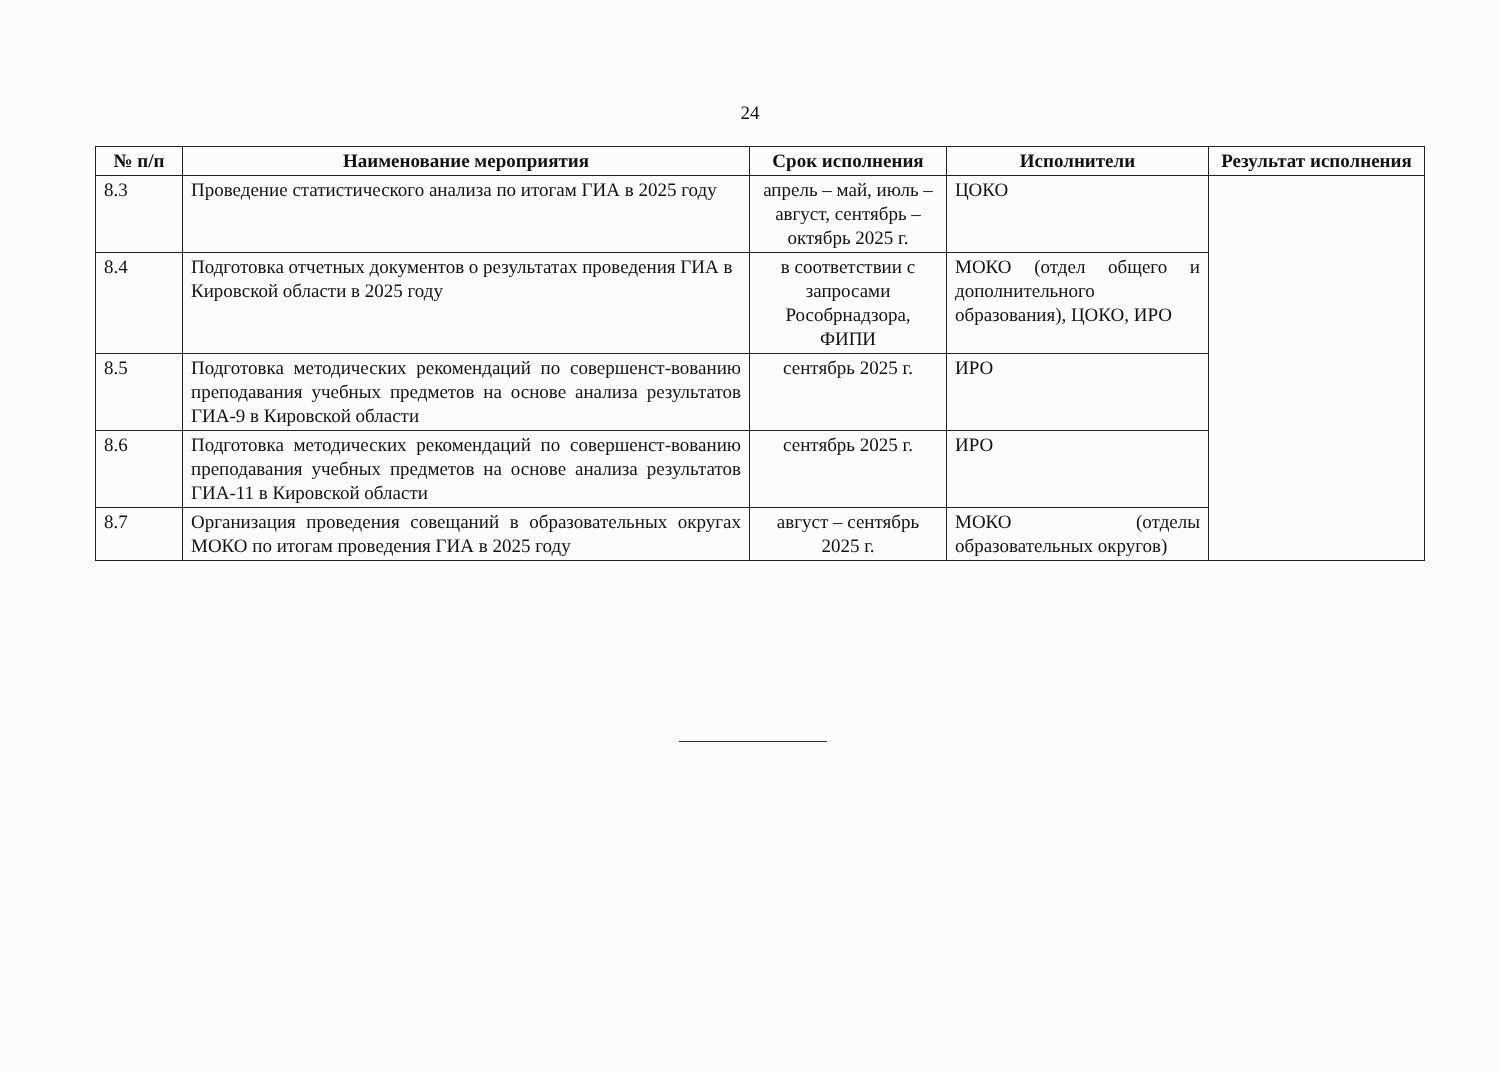24
| № п/п | Наименование мероприятия | Срок исполнения | Исполнители | Результат исполнения |
| --- | --- | --- | --- | --- |
| 8.3 | Проведение статистического анализа по итогам ГИА в 2025 году | апрель – май, июль – август, сентябрь – октябрь 2025 г. | ЦОКО | |
| 8.4 | Подготовка отчетных документов о результатах проведения ГИА в Кировской области в 2025 году | в соответствии с запросами Рособрнадзора, ФИПИ | МОКО (отдел общего и дополнительного образования), ЦОКО, ИРО | |
| 8.5 | Подготовка методических рекомендаций по совершенст-вованию преподавания учебных предметов на основе анализа результатов ГИА-9 в Кировской области | сентябрь 2025 г. | ИРО | |
| 8.6 | Подготовка методических рекомендаций по совершенст-вованию преподавания учебных предметов на основе анализа результатов ГИА-11 в Кировской области | сентябрь 2025 г. | ИРО | |
| 8.7 | Организация проведения совещаний в образовательных округах МОКО по итогам проведения ГИА в 2025 году | август – сентябрь 2025 г. | МОКО (отделы образовательных округов) | |